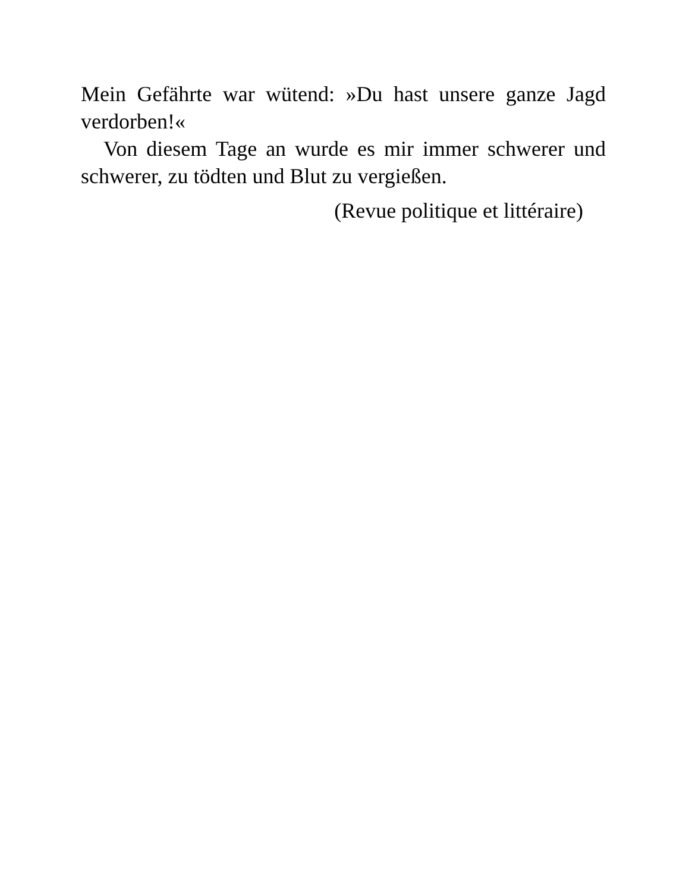Mein Gefährte war wütend: »Du hast unsere ganze Jagd verdorben!«
Von diesem Tage an wurde es mir immer schwerer und schwerer, zu tödten und Blut zu vergießen.
(Revue politique et littéraire)